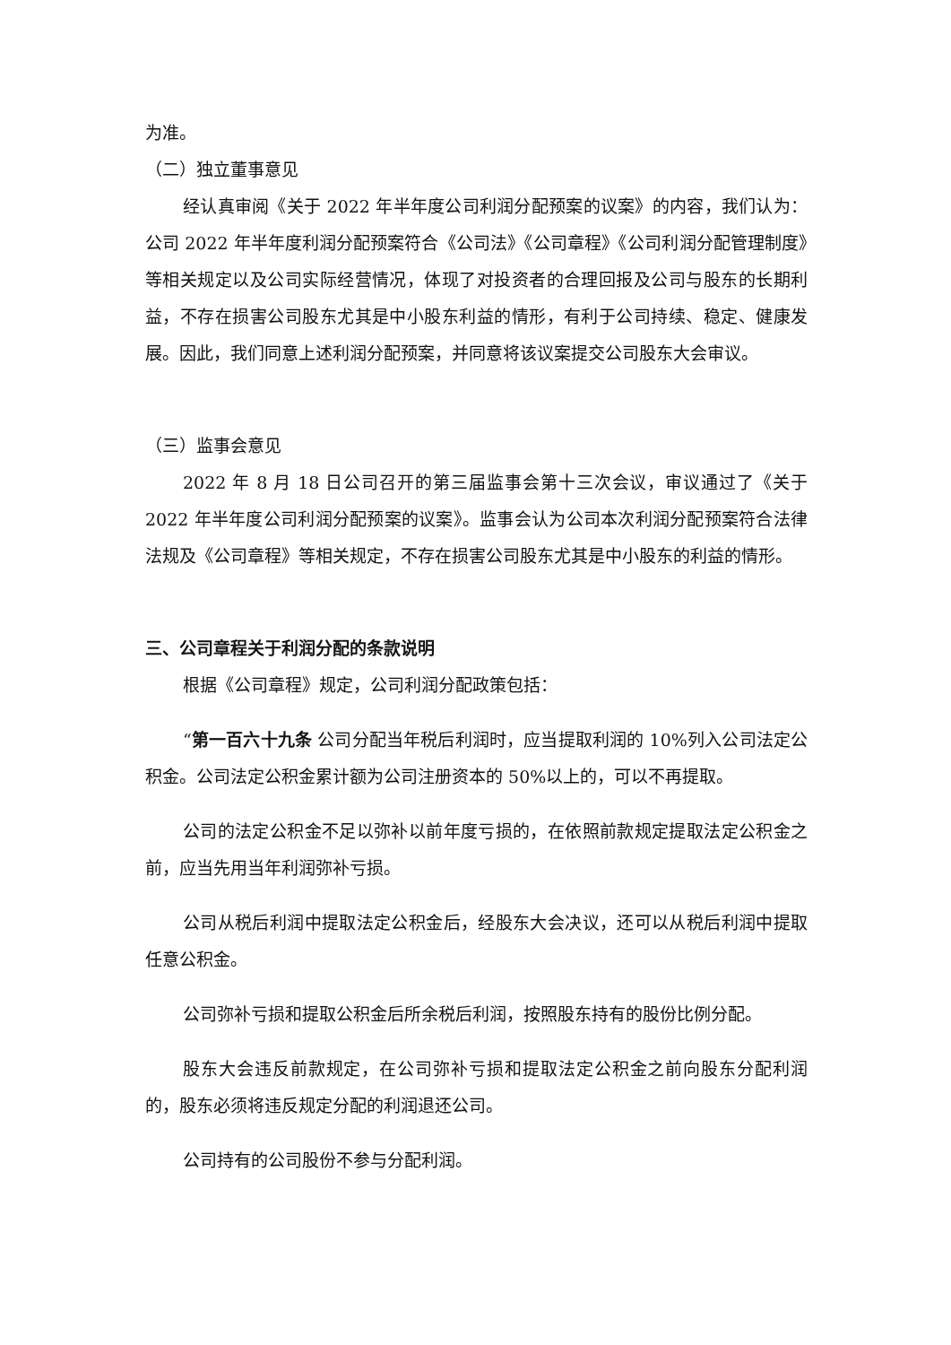为准。
（二）独立董事意见
经认真审阅《关于 2022 年半年度公司利润分配预案的议案》的内容，我们认为：公司 2022 年半年度利润分配预案符合《公司法》《公司章程》《公司利润分配管理制度》等相关规定以及公司实际经营情况，体现了对投资者的合理回报及公司与股东的长期利益，不存在损害公司股东尤其是中小股东利益的情形，有利于公司持续、稳定、健康发展。因此，我们同意上述利润分配预案，并同意将该议案提交公司股东大会审议。
（三）监事会意见
2022 年 8 月 18 日公司召开的第三届监事会第十三次会议，审议通过了《关于 2022 年半年度公司利润分配预案的议案》。监事会认为公司本次利润分配预案符合法律法规及《公司章程》等相关规定，不存在损害公司股东尤其是中小股东的利益的情形。
三、公司章程关于利润分配的条款说明
根据《公司章程》规定，公司利润分配政策包括：
“第一百六十九条 公司分配当年税后利润时，应当提取利润的 10%列入公司法定公积金。公司法定公积金累计额为公司注册资本的 50%以上的，可以不再提取。
公司的法定公积金不足以弥补以前年度亏损的，在依照前款规定提取法定公积金之前，应当先用当年利润弥补亏损。
公司从税后利润中提取法定公积金后，经股东大会决议，还可以从税后利润中提取任意公积金。
公司弥补亏损和提取公积金后所余税后利润，按照股东持有的股份比例分配。
股东大会违反前款规定，在公司弥补亏损和提取法定公积金之前向股东分配利润的，股东必须将违反规定分配的利润退还公司。
公司持有的公司股份不参与分配利润。